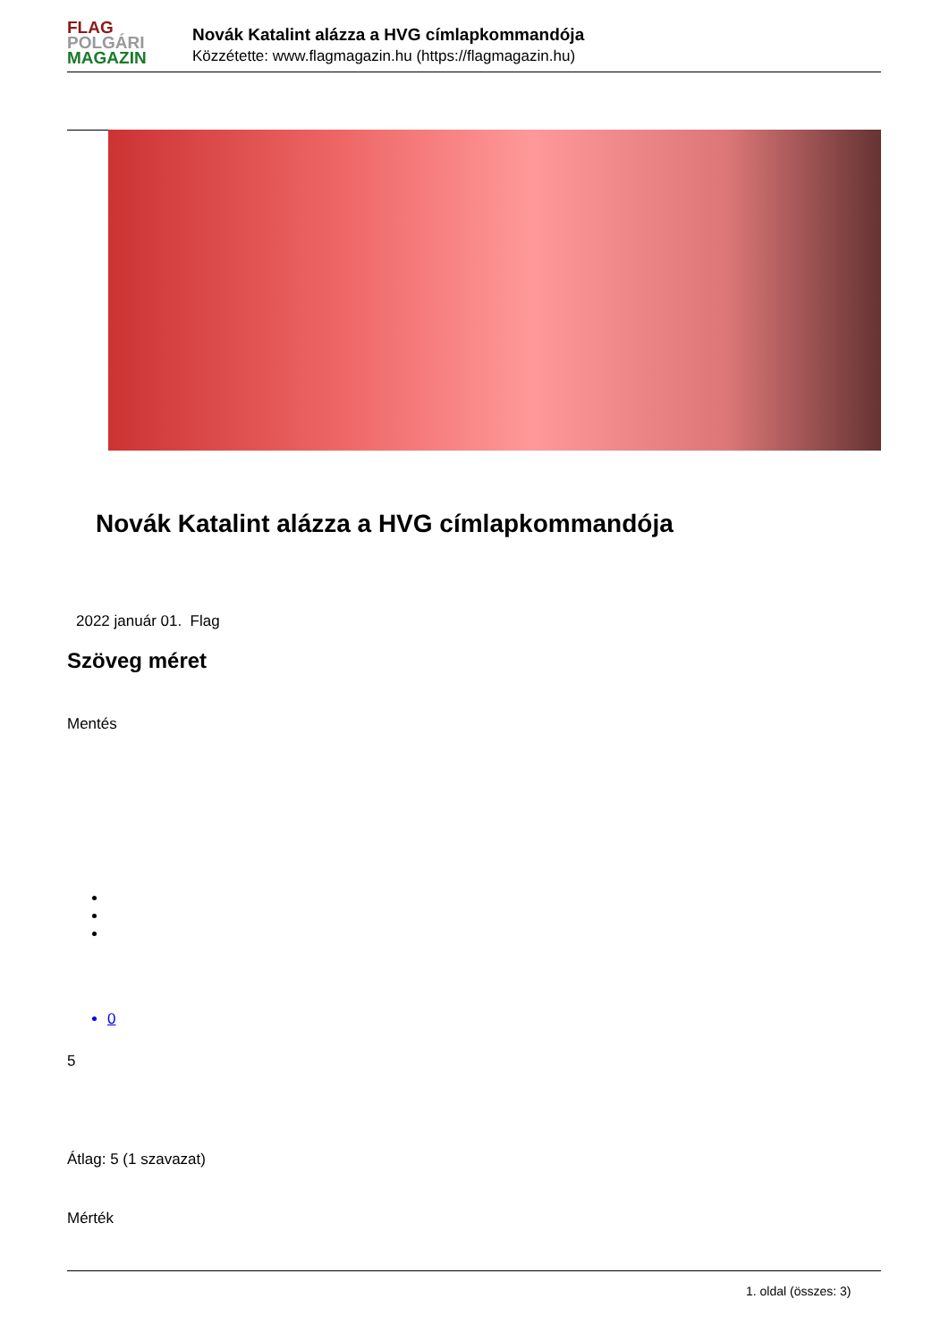FLAG
POLGÁRI
MAGAZIN
Novák Katalint alázza a HVG címlapkommandója
Közzétette: www.flagmagazin.hu (https://flagmagazin.hu)
Novák Katalint alázza a HVG címlapkommandója
2022 január 01. Flag
Szöveg méret
Mentés
0
5
Átlag: 5 (1 szavazat)
Mérték
1. oldal (összes: 3)